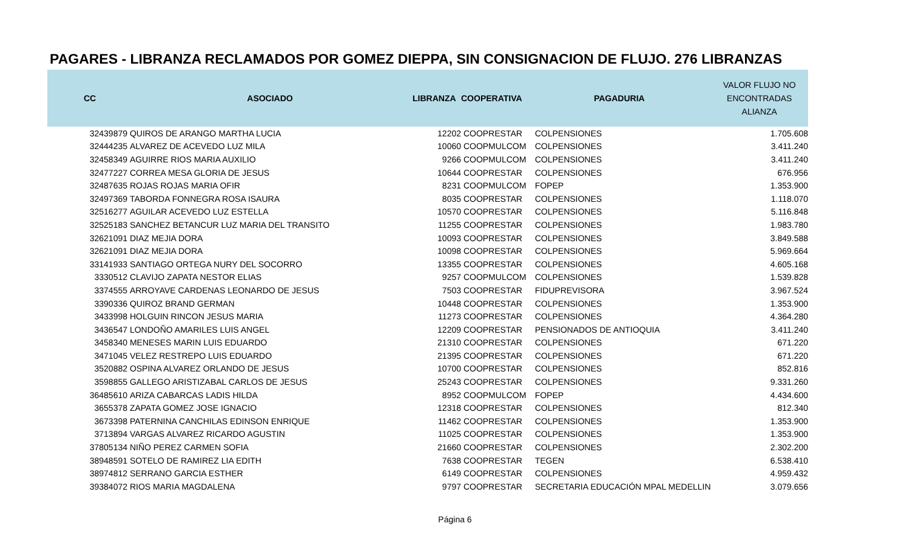PAGARES - LIBRANZA RECLAMADOS POR GOMEZ DIEPPA, SIN CONSIGNACION DE FLUJO. 276 LIBRANZAS
| CC | ASOCIADO | LIBRANZA | COOPERATIVA | PAGADURIA | VALOR FLUJO NO ENCONTRADAS ALIANZA |
| --- | --- | --- | --- | --- | --- |
| 32439879 | QUIROS DE ARANGO MARTHA LUCIA | 12202 | COOPRESTAR | COLPENSIONES | 1.705.608 |
| 32444235 | ALVAREZ DE ACEVEDO LUZ MILA | 10060 | COOPMULCOM | COLPENSIONES | 3.411.240 |
| 32458349 | AGUIRRE RIOS MARIA AUXILIO | 9266 | COOPMULCOM | COLPENSIONES | 3.411.240 |
| 32477227 | CORREA MESA GLORIA DE JESUS | 10644 | COOPRESTAR | COLPENSIONES | 676.956 |
| 32487635 | ROJAS ROJAS MARIA OFIR | 8231 | COOPMULCOM | FOPEP | 1.353.900 |
| 32497369 | TABORDA FONNEGRA ROSA ISAURA | 8035 | COOPRESTAR | COLPENSIONES | 1.118.070 |
| 32516277 | AGUILAR ACEVEDO LUZ ESTELLA | 10570 | COOPRESTAR | COLPENSIONES | 5.116.848 |
| 32525183 | SANCHEZ BETANCUR LUZ MARIA DEL TRANSITO | 11255 | COOPRESTAR | COLPENSIONES | 1.983.780 |
| 32621091 | DIAZ MEJIA DORA | 10093 | COOPRESTAR | COLPENSIONES | 3.849.588 |
| 32621091 | DIAZ MEJIA DORA | 10098 | COOPRESTAR | COLPENSIONES | 5.969.664 |
| 33141933 | SANTIAGO ORTEGA NURY DEL SOCORRO | 13355 | COOPRESTAR | COLPENSIONES | 4.605.168 |
| 3330512 | CLAVIJO ZAPATA NESTOR ELIAS | 9257 | COOPMULCOM | COLPENSIONES | 1.539.828 |
| 3374555 | ARROYAVE CARDENAS LEONARDO DE JESUS | 7503 | COOPRESTAR | FIDUPREVISORA | 3.967.524 |
| 3390336 | QUIROZ BRAND GERMAN | 10448 | COOPRESTAR | COLPENSIONES | 1.353.900 |
| 3433998 | HOLGUIN RINCON JESUS MARIA | 11273 | COOPRESTAR | COLPENSIONES | 4.364.280 |
| 3436547 | LONDOÑO AMARILES LUIS ANGEL | 12209 | COOPRESTAR | PENSIONADOS DE ANTIOQUIA | 3.411.240 |
| 3458340 | MENESES MARIN LUIS EDUARDO | 21310 | COOPRESTAR | COLPENSIONES | 671.220 |
| 3471045 | VELEZ RESTREPO LUIS EDUARDO | 21395 | COOPRESTAR | COLPENSIONES | 671.220 |
| 3520882 | OSPINA ALVAREZ ORLANDO DE JESUS | 10700 | COOPRESTAR | COLPENSIONES | 852.816 |
| 3598855 | GALLEGO ARISTIZABAL CARLOS DE JESUS | 25243 | COOPRESTAR | COLPENSIONES | 9.331.260 |
| 36485610 | ARIZA CABARCAS LADIS HILDA | 8952 | COOPMULCOM | FOPEP | 4.434.600 |
| 3655378 | ZAPATA GOMEZ JOSE IGNACIO | 12318 | COOPRESTAR | COLPENSIONES | 812.340 |
| 3673398 | PATERNINA CANCHILAS EDINSON ENRIQUE | 11462 | COOPRESTAR | COLPENSIONES | 1.353.900 |
| 3713894 | VARGAS ALVAREZ RICARDO AGUSTIN | 11025 | COOPRESTAR | COLPENSIONES | 1.353.900 |
| 37805134 | NIÑO PEREZ CARMEN SOFIA | 21660 | COOPRESTAR | COLPENSIONES | 2.302.200 |
| 38948591 | SOTELO DE RAMIREZ LIA EDITH | 7638 | COOPRESTAR | TEGEN | 6.538.410 |
| 38974812 | SERRANO GARCIA ESTHER | 6149 | COOPRESTAR | COLPENSIONES | 4.959.432 |
| 39384072 | RIOS MARIA MAGDALENA | 9797 | COOPRESTAR | SECRETARIA EDUCACIÓN MPAL MEDELLIN | 3.079.656 |
Página 6